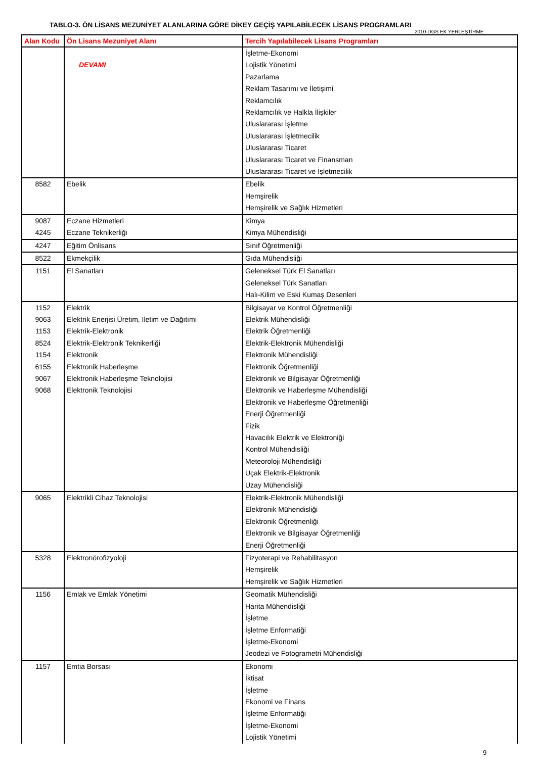TABLO-3. ÖN LİSANS MEZUNİYET ALANLARINA GÖRE DİKEY GEÇİŞ YAPILABİLECEK LİSANS PROGRAMLARI
2010-DGS EK YERLEŞTİRME
| Alan Kodu | Ön Lisans Mezuniyet Alanı | Tercih Yapılabilecek Lisans Programları |
| --- | --- | --- |
| | DEVAMI | İşletme-Ekonomi Lojistik Yönetimi Pazarlama Reklam Tasarımı ve İletişimi Reklamcılık Reklamcılık ve Halkla İlişkiler Uluslararası İşletme Uluslararası İşletmecilik Uluslararası Ticaret Uluslararası Ticaret ve Finansman Uluslararası Ticaret ve İşletmecilik |
| 8582 | Ebelik | Ebelik Hemşirelik Hemşirelik ve Sağlık Hizmetleri |
| 9087 4245 | Eczane Hizmetleri Eczane Teknikerliği | Kimya Kimya Mühendisliği |
| 4247 | Eğitim Önlisans | Sınıf Öğretmenliği |
| 8522 | Ekmekçilik | Gıda Mühendisliği |
| 1151 | El Sanatları | Geleneksel Türk El Sanatları Geleneksel Türk Sanatları Halı-Kilim ve Eski Kumaş Desenleri |
| 1152 9063 1153 8524 1154 6155 9067 9068 | Elektrik Elektrik Enerjisi Üretim, İletim ve Dağıtımı Elektrik-Elektronik Elektrik-Elektronik Teknikerliği Elektronik Elektronik Haberleşme Elektronik Haberleşme Teknolojisi Elektronik Teknolojisi | Bilgisayar ve Kontrol Öğretmenliği Elektrik Mühendisliği Elektrik Öğretmenliği Elektrik-Elektronik Mühendisliği Elektronik Mühendisliği Elektronik Öğretmenliği Elektronik ve Bilgisayar Öğretmenliği Elektronik ve Haberleşme Mühendisliği Elektronik ve Haberleşme Öğretmenliği Enerji Öğretmenliği Fizik Havacılık Elektrik ve Elektroniği Kontrol Mühendisliği Meteoroloji Mühendisliği Uçak Elektrik-Elektronik Uzay Mühendisliği |
| 9065 | Elektrikli Cihaz Teknolojisi | Elektrik-Elektronik Mühendisliği Elektronik Mühendisliği Elektronik Öğretmenliği Elektronik ve Bilgisayar Öğretmenliği Enerji Öğretmenliği |
| 5328 | Elektronörofizyoloji | Fizyoterapi ve Rehabilitasyon Hemşirelik Hemşirelik ve Sağlık Hizmetleri |
| 1156 | Emlak ve Emlak Yönetimi | Geomatik Mühendisliği Harita Mühendisliği İşletme İşletme Enformatiği İşletme-Ekonomi Jeodezi ve Fotogrametri Mühendisliği |
| 1157 | Emtia Borsası | Ekonomi İktisat İşletme Ekonomi ve Finans İşletme Enformatiği İşletme-Ekonomi Lojistik Yönetimi |
9